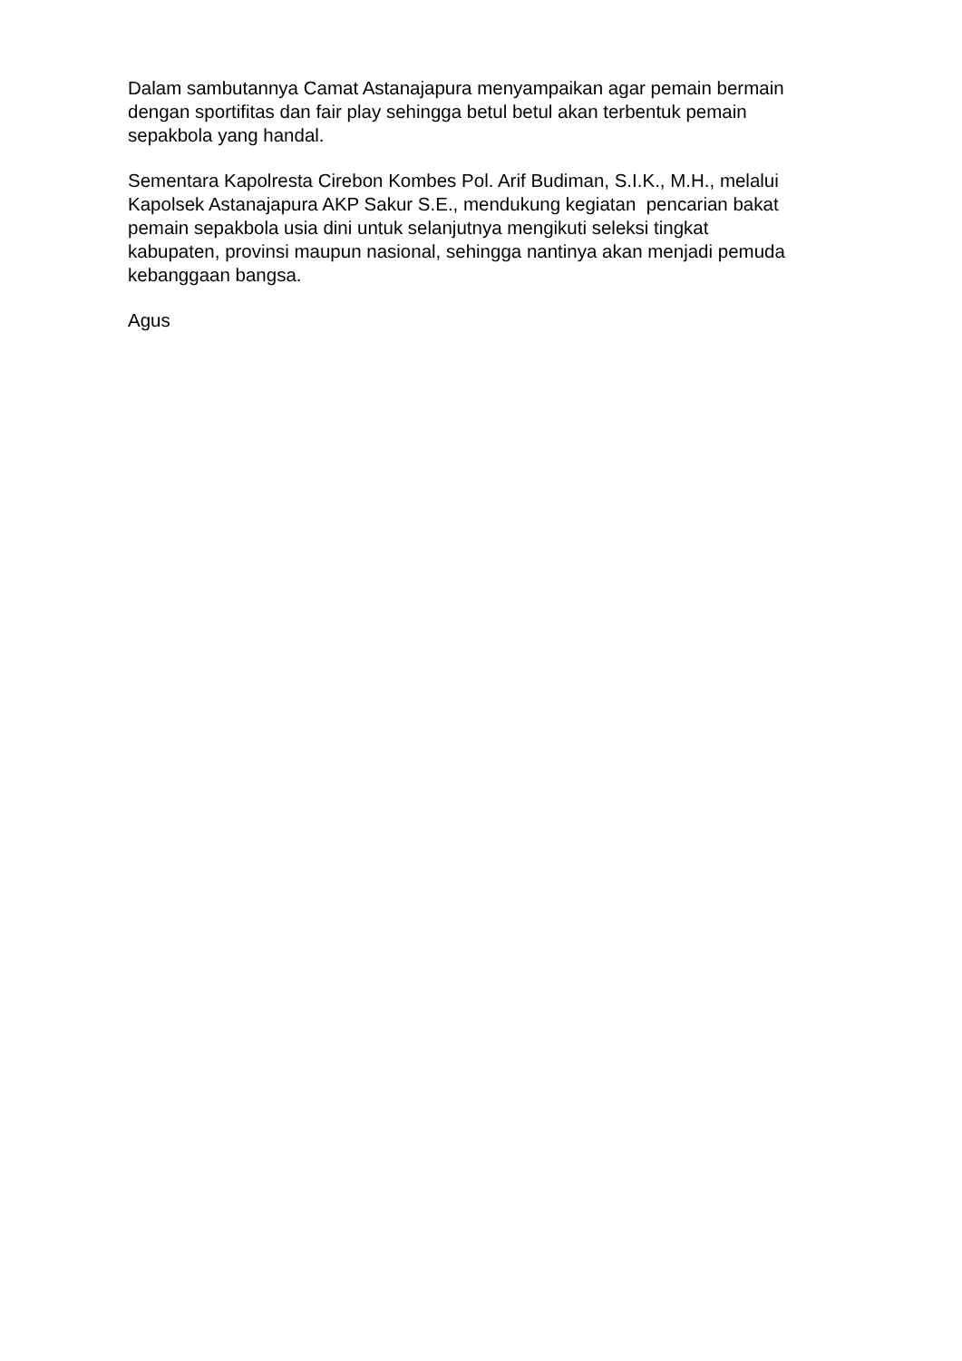Dalam sambutannya Camat Astanajapura menyampaikan agar pemain bermain
dengan sportifitas dan fair play sehingga betul betul akan terbentuk pemain
sepakbola yang handal.
Sementara Kapolresta Cirebon Kombes Pol. Arif Budiman, S.I.K., M.H., melalui
Kapolsek Astanajapura AKP Sakur S.E., mendukung kegiatan pencarian bakat
pemain sepakbola usia dini untuk selanjutnya mengikuti seleksi tingkat
kabupaten, provinsi maupun nasional, sehingga nantinya akan menjadi pemuda
kebanggaan bangsa.
Agus